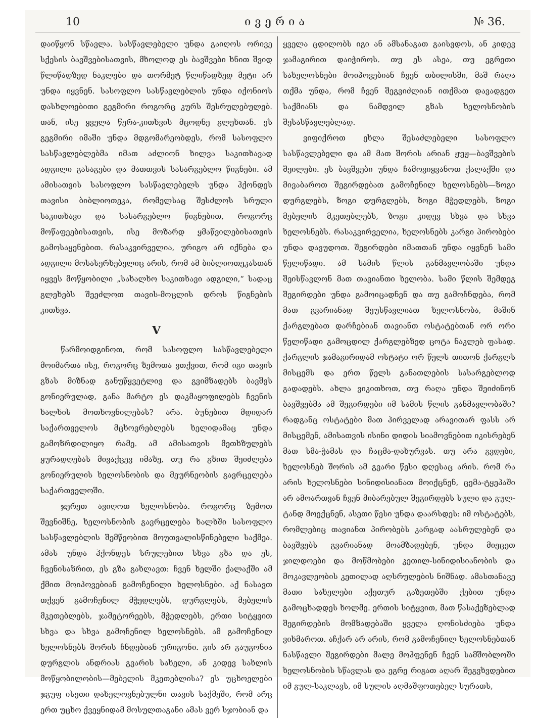10 ივერია № 36.
დაიწყონ სწავლა. სასწავლებელი უნდა გაიღოს ორივე სქესის ბავშვებისათვის, მხოლოდ ეს ბავშვები ხნით შვიდ წლიწადზედ ნაკლები და თორმეტ წლიწადზედ მეტი არ უნდა იყვნენ. სასოფლო სასწავლებლის უნდა იქონიოს დასხლოებითი გეგმირი როგორც კურს შესრულებულებ. თან, ისე ყველა წერა-კითხვის მცოდნე გლეხთან. ეს გეგმირი იმაში უნდა მდგომარეობდეს, რომ სასოფლო სასწავლებლებმა იმათ აძლიონ ხილვა საკითხავად ადგილი გასაგები და მათთვის სასარგებლო წიგნები. ამ ამისათვის სასოფლო სასწავლებელს უნდა ჰქონდეს თავისი ბიბლიოთეკა, რომელსაც შესძლოს სრული საკითხავი და სასარგებლო წიგნებით, როგორც მოწაფეებისათვის, ისე მოზარდ ყმაწვილებისათვის გამოსაყენებით. რასაკვირველია, ურიგო არ იქნება და ადგილი მოსასერხებელიც არის, რომ ამ ბიბლიოთეკასთან იყვეს მოწყობილი „სახალხო საკითხავი ადგილი,“ სადაც გლეხებს შეეძლოთ თავის-მოცლის დროს წიგნების კითხვა.
V
წარმოიდგინოთ, რომ სასოფლო სასწავლებელი მოიმართა ისე, როგორც ზემოთა ვთქვით, რომ იგი თავის გზას მიზნად განუწყვეტლივ და გვიმზადებს ბავშვს გონიერულად, განა მარტო ეს დაკმაყოფილებს ჩვენის ხალხის მოთხოვნილებას? არა. ბუნებით მდიდარ საქართველოს მცხოვრებლებს ხელიდამაც უნდა გამოზრდილიყო რამე. ამ ამისათვის მეთხზულებს ყურადღებას მივაქცევ იმაზე, თუ რა გზით შეიძლება გონიერულის ხელოსნობის და მეურნეობის გავრცელება საქართველოში.
ჯერეთ ავიღოთ ხელოსნობა. როგორც ზემოთ შევნიშნე, ხელოსნობის გავრცელება ხალხში სასოფლო სასწავლებლის შემწეობით მოუთვალისწინებელი საქმეა. ამას უნდა ჰქონდეს სრულებით სხვა გზა და ეს, ჩვენისაზრით, ეს გზა გახლავთ: ჩვენ ხელში ქალაქში ამ ქმით მოიპოვებიან გამოჩენილი ხელოსნები. აქ ნასავთ თქვენ გამოჩენილ მჭედლებს, დურგლებს, მებელის მკეთებლებს, ჯამეტორეებს, მჭედლებს, ერთი სიტყვით სხვა და სხვა გამოჩენილ ხელოსნებს. ამ გამოჩენილ ხელოსნებს შორის ჩნდებიან ურიგონი. გის არ გაუგონია დურგლის ანდრიას გვარის სახელი, ან კიდევ სახლის მოწყობილობის—მებელის მკეთებლისა? ეს უცხოელები ჯგუფ ისეთი დახელოვნებულნი თავის საქმეში, რომ არც ერთ უცხო ქვეყნიდამ მოსულთაგანი ამას ვერ სჯობიან და
ყველა ცდილობს იგი ან ამსანაგათ გაისვდოს, ან კიდევ ჯამაგირით დაიჭიროს. თუ ეს ასეა, თუ ეგრეთი სახელოსნები მოიპოვებიან ჩვენ თბილისში, მაშ რაღა თქმა უნდა, რომ ჩვენ შეგვიძლიან ითქმათ დავადგეთ საქმიანს და ნამდვილ გზას ხელოსნობის შესასწავლებლად.
ვიფიქროთ ეხლა შესაძლებელი სასოფლო სასწავლებელი და ამ მათ შორის არიან ჟუჟ—ბავშვების შეილები. ეს ბავშვები უნდა ჩამოვიყვანოთ ქალაქში და მივაბაროთ შეგირდებათ გამოჩენილ ხელოსნებს—ზოგი დურგლებს, ზოგი დურგლებს, ზოგი მჭედლებს, ზოგი მებელის მკეთებლებს, ზოგი კიდევ სხვა და სხვა ხელოსნებს. რასაკვირველია, ხელოსნებს კარგი პირობები უნდა დავუდოთ. შეგირდები იმათთან უნდა იყვნენ სამი წელიწადი. ამ სამის წლის განმავლობაში უნდა შეისწავლონ მათ თავიანთი ხელობა. სამი წლის შემდეგ შეგირდები უნდა გამოიცადნენ და თუ გამოჩნდება, რომ მათ გვარიანად შეუსწავლიათ ხელოსნობა, მაშინ ქარგლებათ დარჩებიან თავიანთ ოსტატებთან ორ ორი წელიწადი გამოცდილ ქარგლებზედ ცოტა ნაკლებ ფასად. ქარგლის ჯამაგირიდამ ოსტატი ორ წელს თითონ ქარგლს მისცემს და ერთ წელს განათლების სასარგებლოდ გადადებს. ახლა ვიკითხოთ, თუ რაღა უნდა შეიძინონ ბავშვებმა ამ შეგირდები იმ სამის წლის განმავლობაში? რადგანც ოსტატები მათ პირველად არავითარ ფასს არ მისცემენ, ამისათვის ისინი დიდის სიამოვნებით იკისრებენ მათ სმა-ჭამას და ჩაცმა-დახურვას. თუ არა გვდები, ხელოსნებ შორის ამ გვარი წესი დღესაც არის. რომ რა არის ხელოსნები სინიდისიანათ მოიქცნენ, ცემა-ტყეპაში არ ამოართვან ჩვენ მიბარებულ შეგირდებს სული და გულ-ტანდ მოექცნენ, ასეთი წესი უნდა დაარსდეს: იმ ოსტატებს, რომლებიც თავიანთ პირობებს კარგად აასრულებენ და ბავშვებს გვარიანად მოამზადებენ, უნდა მიეცეთ ჯილდოები და მოწმობები კეთილ-სინიდისიანობის და მოკავლეობის კეთილად აღსრულების ნიშნად. ამასთანავე მათი სახელები აქეთურ გაზეთებში ქებით უნდა გამოცხადდეს ხოლმე. ერთის სიტყვით, მათ წასაქეზებლად შეგირდების მომზადებაში ყველა ღონისძიება უნდა ვიხმაროთ. აჩქარ არ არის, რომ გამოჩენილ ხელოსნებთან ნასწავლი შეგირდები მალე მოჰფენენ ჩვენ სამშობლოში ხელოსნობის სწავლას და ეგრე რიგათ აღარ შეგვხვდებით იმ გულ-საკლავს, იმ სულის აღმაშფოთებელ სურათს,